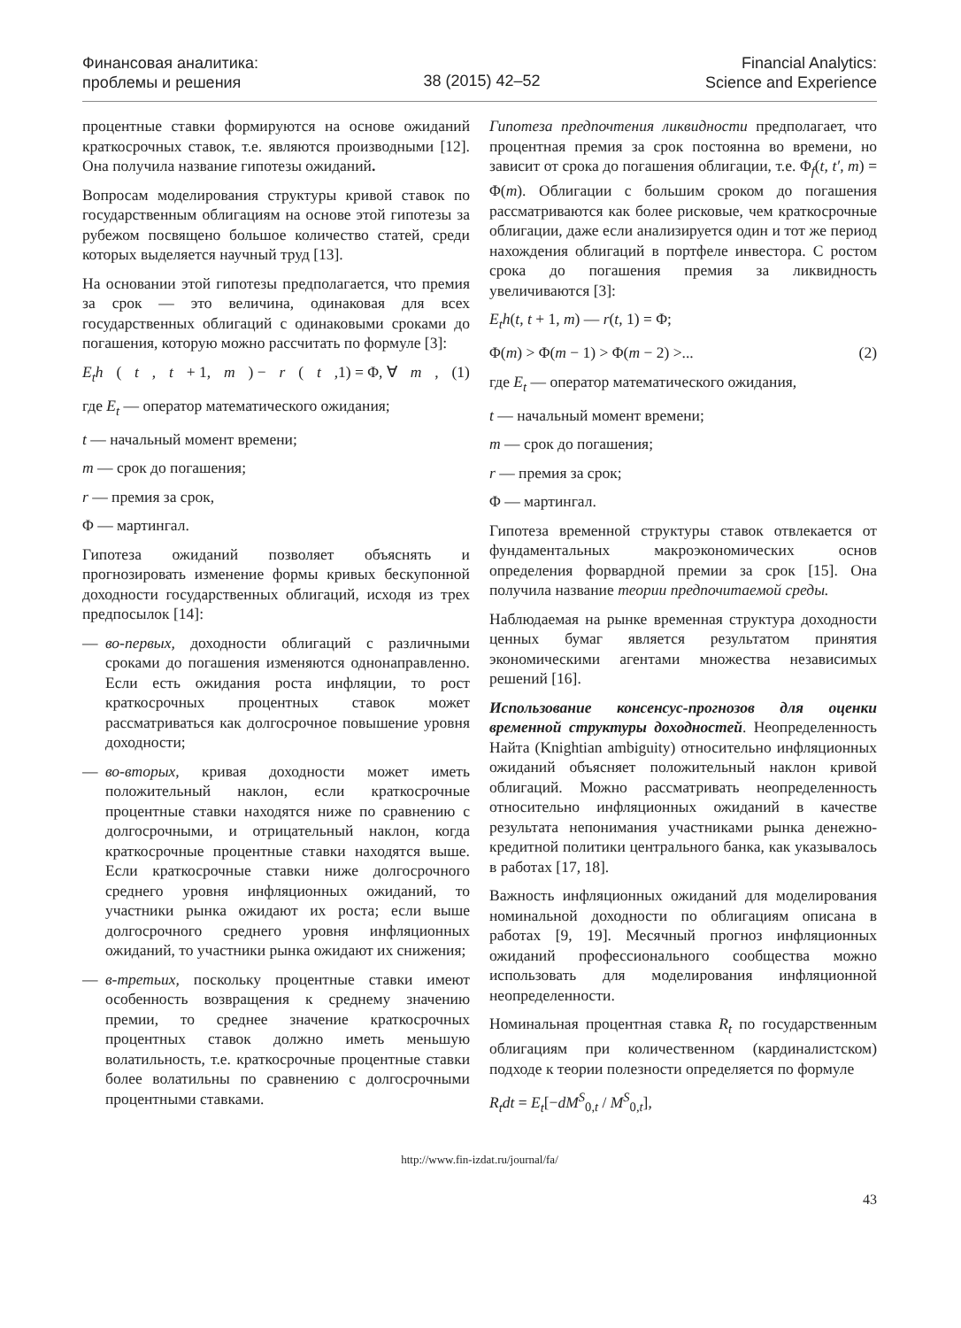Финансовая аналитика:
проблемы и решения
38 (2015) 42–52
Financial Analytics:
Science and Experience
процентные ставки формируются на основе ожиданий краткосрочных ставок, т.е. являются производными [12]. Она получила название гипотезы ожиданий.
Вопросам моделирования структуры кривой ставок по государственным облигациям на основе этой гипотезы за рубежом посвящено большое количество статей, среди которых выделяется научный труд [13].
На основании этой гипотезы предполагается, что премия за срок — это величина, одинаковая для всех государственных облигаций с одинаковыми сроками до погашения, которую можно рассчитать по формуле [3]:
E<sub>t</sub>h (t, t + 1, m) − r (t,1) = Φ, ∀ m, (1)
где E<sub>t</sub> — оператор математического ожидания;
t — начальный момент времени;
m — срок до погашения;
r — премия за срок,
Φ — мартингал.
Гипотеза ожиданий позволяет объяснять и прогнозировать изменение формы кривых бескупонной доходности государственных облигаций, исходя из трех предпосылок [14]:
— во-первых, доходности облигаций с различными сроками до погашения изменяются однонаправленно. Если есть ожидания роста инфляции, то рост краткосрочных процентных ставок может рассматриваться как долгосрочное повышение уровня доходности;
— во-вторых, кривая доходности может иметь положительный наклон, если краткосрочные процентные ставки находятся ниже по сравнению с долгосрочными, и отрицательный наклон, когда краткосрочные процентные ставки находятся выше. Если краткосрочные ставки ниже долгосрочного среднего уровня инфляционных ожиданий, то участники рынка ожидают их роста; если выше долгосрочного среднего уровня инфляционных ожиданий, то участники рынка ожидают их снижения;
— в-третьих, поскольку процентные ставки имеют особенность возвращения к среднему значению премии, то среднее значение краткосрочных процентных ставок должно иметь меньшую волатильность, т.е. краткосрочные процентные ставки более волатильны по сравнению с долгосрочными процентными ставками.
Гипотеза предпочтения ликвидности предполагает, что процентная премия за срок постоянна во времени, но зависит от срока до погашения облигации, т.е. Φ<sub>f</sub>(t, t′, m) = Φ(m). Облигации с большим сроком до погашения рассматриваются как более рисковые, чем краткосрочные облигации, даже если анализируется один и тот же период нахождения облигаций в портфеле инвестора. С ростом срока до погашения премия за ликвидность увеличиваются [3]:
E<sub>t</sub>h(t, t + 1, m) — r(t, 1) = Φ;
Φ(m) > Φ(m − 1) > Φ(m − 2) >... (2)
где E<sub>t</sub> — оператор математического ожидания,
t — начальный момент времени;
m — срок до погашения;
r — премия за срок;
Φ — мартингал.
Гипотеза временной структуры ставок отвлекается от фундаментальных макроэкономических основ определения форвардной премии за срок [15]. Она получила название теории предпочитаемой среды.
Наблюдаемая на рынке временная структура доходности ценных бумаг является результатом принятия экономическими агентами множества независимых решений [16].
Использование консенсус-прогнозов для оценки временной структуры доходностей. Неопределенность Найта (Knightian ambiguity) относительно инфляционных ожиданий объясняет положительный наклон кривой облигаций. Можно рассматривать неопределенность относительно инфляционных ожиданий в качестве результата непонимания участниками рынка денежно-кредитной политики центрального банка, как указывалось в работах [17, 18].
Важность инфляционных ожиданий для моделирования номинальной доходности по облигациям описана в работах [9, 19]. Месячный прогноз инфляционных ожиданий профессионального сообщества можно использовать для моделирования инфляционной неопределенности.
Номинальная процентная ставка R<sub>t</sub> по государственным облигациям при количественном (кардиналистском) подходе к теории полезности определяется по формуле
R<sub>t</sub>dt = E<sub>t</sub>[−dM<sup>S</sup><sub>0,t</sub> / M<sup>S</sup><sub>0,t</sub>],
http://www.fin-izdat.ru/journal/fa/
43